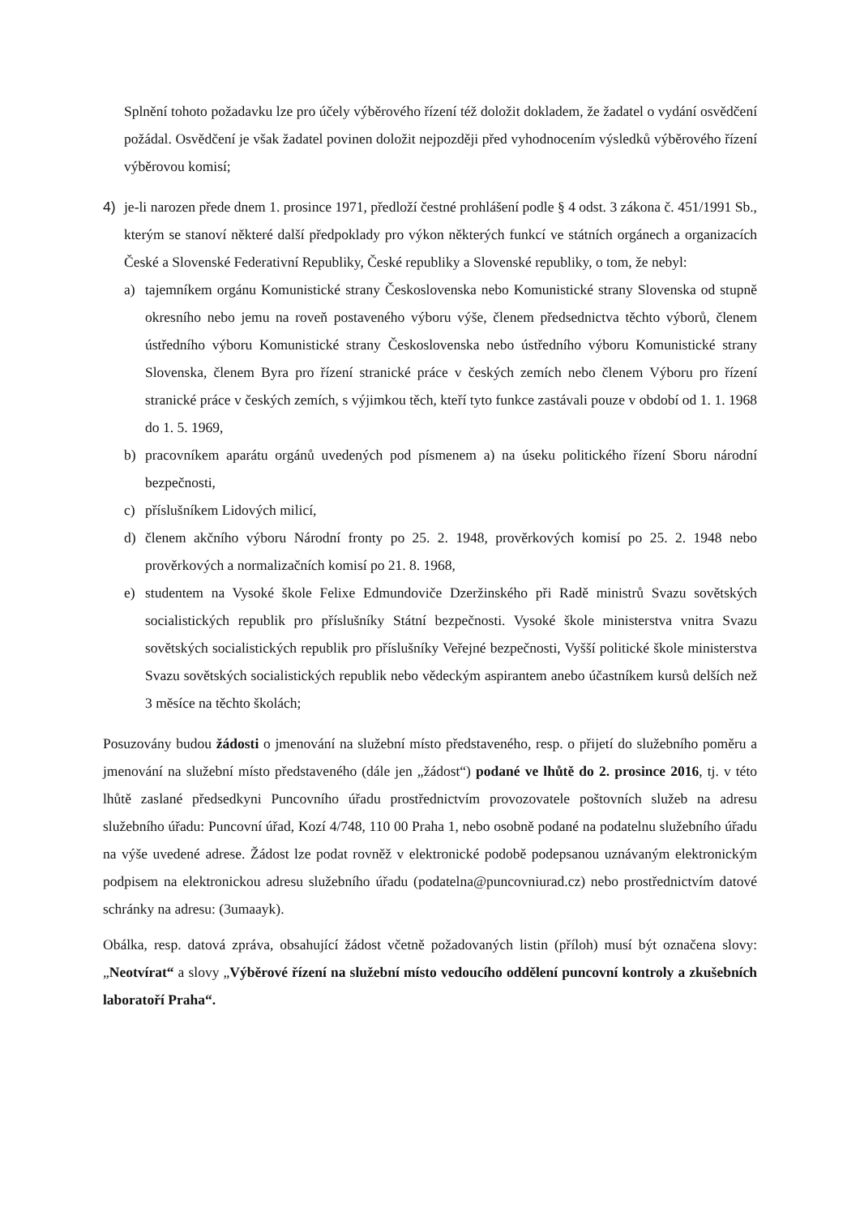Splnění tohoto požadavku lze pro účely výběrového řízení též doložit dokladem, že žadatel o vydání osvědčení požádal. Osvědčení je však žadatel povinen doložit nejpozději před vyhodnocením výsledků výběrového řízení výběrovou komisí;
4) je-li narozen přede dnem 1. prosince 1971, předloží čestné prohlášení podle § 4 odst. 3 zákona č. 451/1991 Sb., kterým se stanoví některé další předpoklady pro výkon některých funkcí ve státních orgánech a organizacích České a Slovenské Federativní Republiky, České republiky a Slovenské republiky, o tom, že nebyl:
a) tajemníkem orgánu Komunistické strany Československa nebo Komunistické strany Slovenska od stupně okresního nebo jemu na roveň postaveného výboru výše, členem předsednictva těchto výborů, členem ústředního výboru Komunistické strany Československa nebo ústředního výboru Komunistické strany Slovenska, členem Byra pro řízení stranické práce v českých zemích nebo členem Výboru pro řízení stranické práce v českých zemích, s výjimkou těch, kteří tyto funkce zastávali pouze v období od 1. 1. 1968 do 1. 5. 1969,
b) pracovníkem aparátu orgánů uvedených pod písmenem a) na úseku politického řízení Sboru národní bezpečnosti,
c) příslušníkem Lidových milicí,
d) členem akčního výboru Národní fronty po 25. 2. 1948, prověrkových komisí po 25. 2. 1948 nebo prověrkových a normalizačních komisí po 21. 8. 1968,
e) studentem na Vysoké škole Felixe Edmundoviče Dzeržinského při Radě ministrů Svazu sovětských socialistických republik pro příslušníky Státní bezpečnosti. Vysoké škole ministerstva vnitra Svazu sovětských socialistických republik pro příslušníky Veřejné bezpečnosti, Vyšší politické škole ministerstva Svazu sovětských socialistických republik nebo vědeckým aspirantem anebo účastníkem kursů delších než 3 měsíce na těchto školách;
Posuzovány budou žádosti o jmenování na služební místo představeného, resp. o přijetí do služebního poměru a jmenování na služební místo představeného (dále jen „žádost“) podané ve lhůtě do 2. prosince 2016, tj. v této lhůtě zaslané předsedkyni Puncovního úřadu prostřednictvím provozovatele poštovních služeb na adresu služebního úřadu: Puncovní úřad, Kozí 4/748, 110 00 Praha 1, nebo osobně podané na podatelnu služebního úřadu na výše uvedené adrese. Žádost lze podat rovněž v elektronické podobě podepsanou uznávaným elektronickým podpisem na elektronickou adresu služebního úřadu (podatelna@puncovniurad.cz) nebo prostřednictvím datové schránky na adresu: (3umaayk).
Obálka, resp. datová zpráva, obsahující žádost včetně požadovaných listin (příloh) musí být označena slovy: „Neotvírat“ a slovy „Výběrové řízení na služební místo vedoucího oddělení puncovní kontroly a zkušebních laboratoří Praha“.